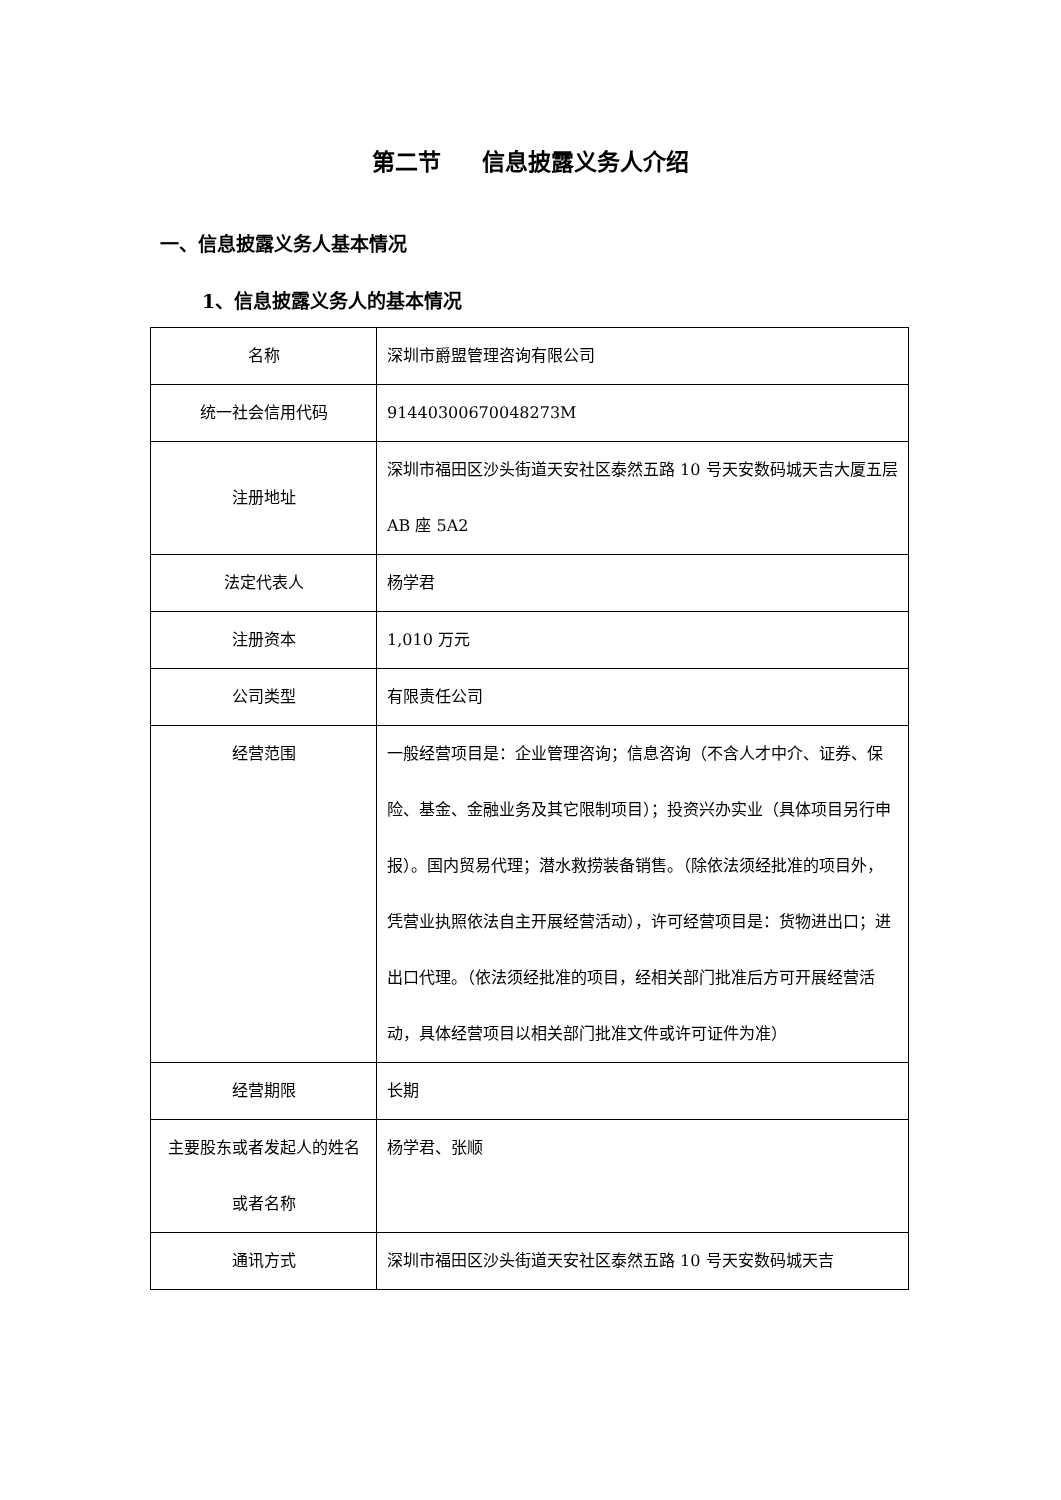第二节 信息披露义务人介绍
一、信息披露义务人基本情况
1、信息披露义务人的基本情况
| 名称 | 深圳市爵盟管理咨询有限公司 |
| 统一社会信用代码 | 91440300670048273M |
| 注册地址 | 深圳市福田区沙头街道天安社区泰然五路 10 号天安数码城天吉大厦五层 AB 座 5A2 |
| 法定代表人 | 杨学君 |
| 注册资本 | 1,010 万元 |
| 公司类型 | 有限责任公司 |
| 经营范围 | 一般经营项目是：企业管理咨询；信息咨询（不含人才中介、证券、保险、基金、金融业务及其它限制项目）；投资兴办实业（具体项目另行申报）。国内贸易代理；潜水救捞装备销售。（除依法须经批准的项目外，凭营业执照依法自主开展经营活动），许可经营项目是：货物进出口；进出口代理。（依法须经批准的项目，经相关部门批准后方可开展经营活动，具体经营项目以相关部门批准文件或许可证件为准） |
| 经营期限 | 长期 |
| 主要股东或者发起人的姓名或者名称 | 杨学君、张顺 |
| 通讯方式 | 深圳市福田区沙头街道天安社区泰然五路 10 号天安数码城天吉 |